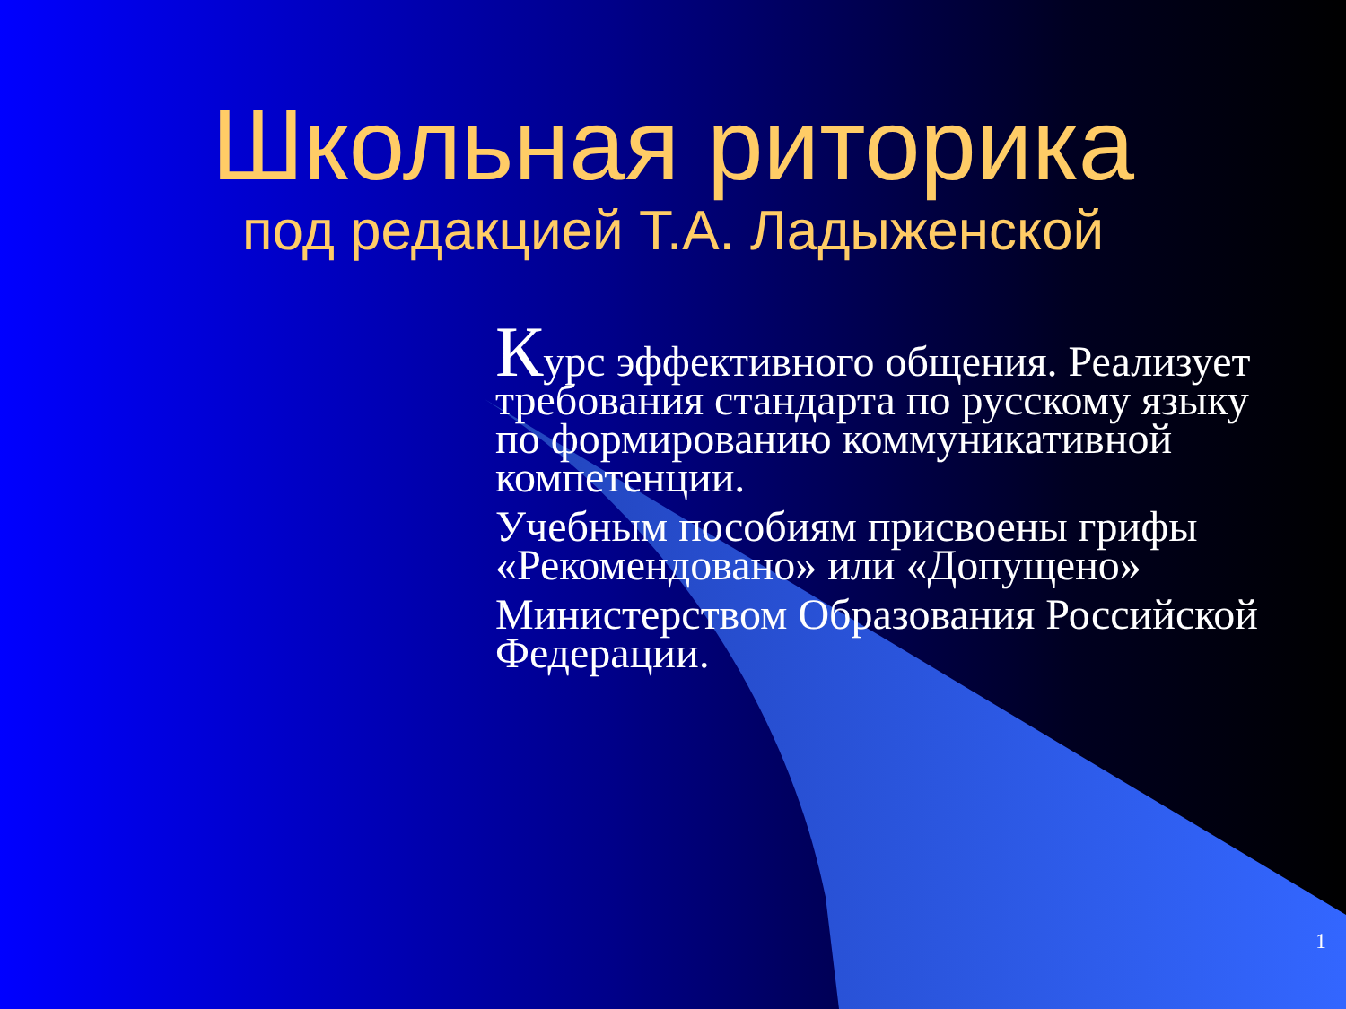Школьная риторика
под редакцией Т.А. Ладыженской
Курс эффективного общения. Реализует требования стандарта по русскому языку по формированию коммуникативной компетенции.
Учебным пособиям присвоены грифы «Рекомендовано» или «Допущено»
Министерством Образования Российской Федерации.
1